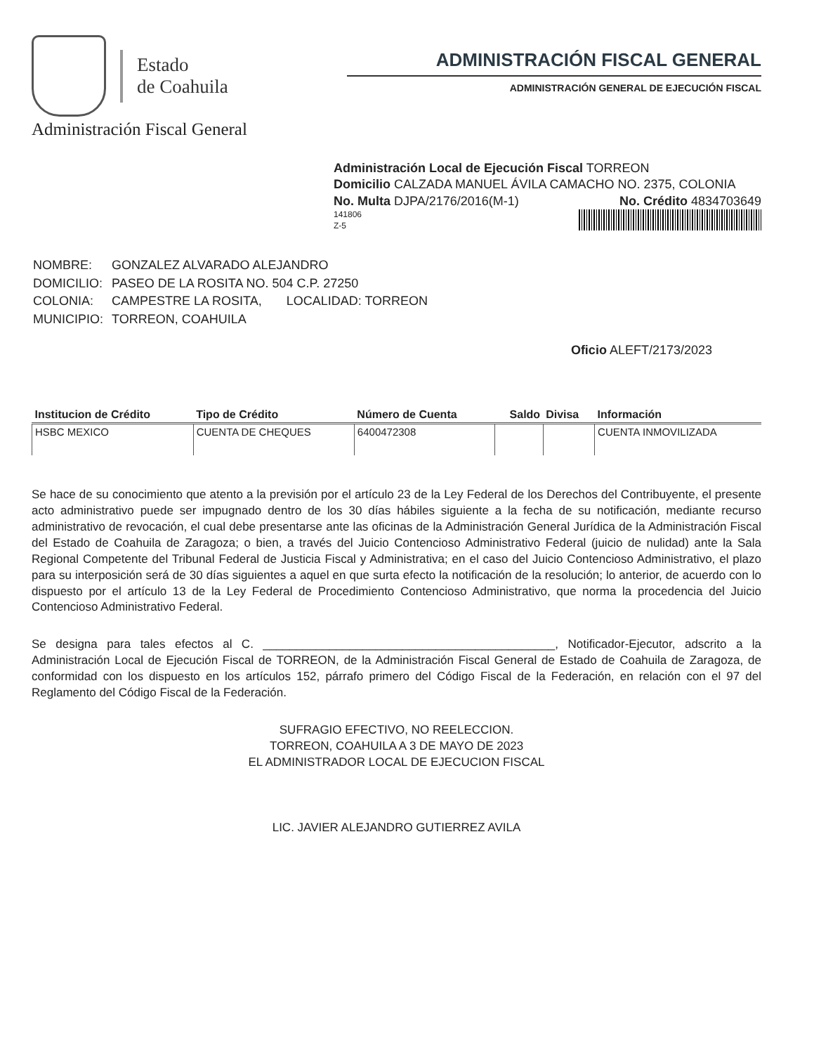Estado
de Coahuila
Administración Fiscal General
ADMINISTRACIÓN FISCAL GENERAL
ADMINISTRACIÓN GENERAL DE EJECUCIÓN FISCAL
Administración Local de Ejecución Fiscal TORREON
Domicilio CALZADA MANUEL ÁVILA CAMACHO NO. 2375, COLONIA
No. Multa DJPA/2176/2016(M-1) No. Crédito 4834703649
141806
Z-5
| NOMBRE: | GONZALEZ ALVARADO ALEJANDRO |
| DOMICILIO: | PASEO DE LA ROSITA NO. 504 C.P. 27250 |
| COLONIA: | CAMPESTRE LA ROSITA, LOCALIDAD: TORREON |
| MUNICIPIO: | TORREON, COAHUILA |
Oficio ALEFT/2173/2023
| Institucion de Crédito | Tipo de Crédito | Número de Cuenta | Saldo | Divisa | Información |
| --- | --- | --- | --- | --- | --- |
| HSBC MEXICO | CUENTA DE CHEQUES | 6400472308 | | | CUENTA INMOVILIZADA |
Se hace de su conocimiento que atento a la previsión por el artículo 23 de la Ley Federal de los Derechos del Contribuyente, el presente acto administrativo puede ser impugnado dentro de los 30 días hábiles siguiente a la fecha de su notificación, mediante recurso administrativo de revocación, el cual debe presentarse ante las oficinas de la Administración General Jurídica de la Administración Fiscal del Estado de Coahuila de Zaragoza; o bien, a través del Juicio Contencioso Administrativo Federal (juicio de nulidad) ante la Sala Regional Competente del Tribunal Federal de Justicia Fiscal y Administrativa; en el caso del Juicio Contencioso Administrativo, el plazo para su interposición será de 30 días siguientes a aquel en que surta efecto la notificación de la resolución; lo anterior, de acuerdo con lo dispuesto por el artículo 13 de la Ley Federal de Procedimiento Contencioso Administrativo, que norma la procedencia del Juicio Contencioso Administrativo Federal.
Se designa para tales efectos al C. ____________________________________________, Notificador-Ejecutor, adscrito a la Administración Local de Ejecución Fiscal de TORREON, de la Administración Fiscal General de Estado de Coahuila de Zaragoza, de conformidad con los dispuesto en los artículos 152, párrafo primero del Código Fiscal de la Federación, en relación con el 97 del Reglamento del Código Fiscal de la Federación.
SUFRAGIO EFECTIVO, NO REELECCION.
TORREON, COAHUILA A 3 DE MAYO DE 2023
EL ADMINISTRADOR LOCAL DE EJECUCION FISCAL
LIC. JAVIER ALEJANDRO GUTIERREZ AVILA